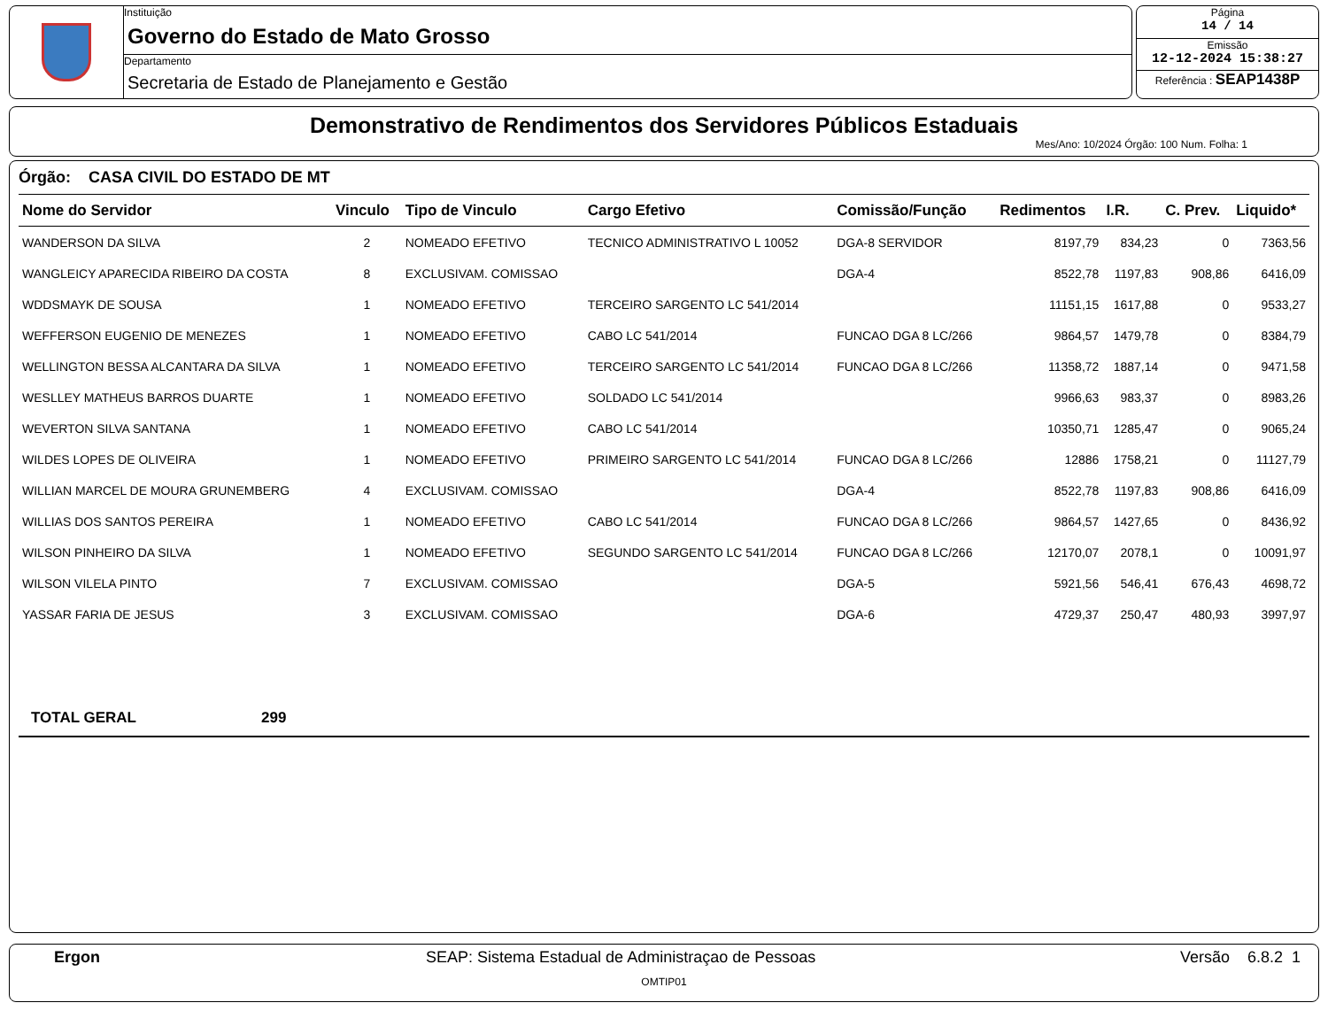Instituição
Governo do Estado de Mato Grosso
Departamento
Secretaria de Estado de Planejamento e Gestão
Página
14 / 14
Emissão
12-12-2024 15:38:27
Referência : SEAP1438P
Demonstrativo de Rendimentos dos Servidores Públicos Estaduais
Mes/Ano: 10/2024 Órgão: 100 Num. Folha: 1
Órgão: CASA CIVIL DO ESTADO DE MT
| Nome do Servidor | Vinculo | Tipo de Vinculo | Cargo Efetivo | Comissão/Função | Redimentos | I.R. | C. Prev. | Liquido* |
| --- | --- | --- | --- | --- | --- | --- | --- | --- |
| WANDERSON DA SILVA | 2 | NOMEADO EFETIVO | TECNICO ADMINISTRATIVO L 10052 | DGA-8 SERVIDOR | 8197,79 | 834,23 | 0 | 7363,56 |
| WANGLEICY APARECIDA RIBEIRO DA COSTA | 8 | EXCLUSIVAM. COMISSAO | | DGA-4 | 8522,78 | 1197,83 | 908,86 | 6416,09 |
| WDDSMAYK DE SOUSA | 1 | NOMEADO EFETIVO | TERCEIRO SARGENTO LC 541/2014 | | 11151,15 | 1617,88 | 0 | 9533,27 |
| WEFFERSON EUGENIO DE MENEZES | 1 | NOMEADO EFETIVO | CABO LC 541/2014 | FUNCAO DGA 8 LC/266 | 9864,57 | 1479,78 | 0 | 8384,79 |
| WELLINGTON BESSA ALCANTARA DA SILVA | 1 | NOMEADO EFETIVO | TERCEIRO SARGENTO LC 541/2014 | FUNCAO DGA 8 LC/266 | 11358,72 | 1887,14 | 0 | 9471,58 |
| WESLLEY MATHEUS BARROS DUARTE | 1 | NOMEADO EFETIVO | SOLDADO LC 541/2014 | | 9966,63 | 983,37 | 0 | 8983,26 |
| WEVERTON SILVA SANTANA | 1 | NOMEADO EFETIVO | CABO LC 541/2014 | | 10350,71 | 1285,47 | 0 | 9065,24 |
| WILDES LOPES DE OLIVEIRA | 1 | NOMEADO EFETIVO | PRIMEIRO SARGENTO LC 541/2014 | FUNCAO DGA 8 LC/266 | 12886 | 1758,21 | 0 | 11127,79 |
| WILLIAN MARCEL DE MOURA GRUNEMBERG | 4 | EXCLUSIVAM. COMISSAO | | DGA-4 | 8522,78 | 1197,83 | 908,86 | 6416,09 |
| WILLIAS DOS SANTOS PEREIRA | 1 | NOMEADO EFETIVO | CABO LC 541/2014 | FUNCAO DGA 8 LC/266 | 9864,57 | 1427,65 | 0 | 8436,92 |
| WILSON PINHEIRO DA SILVA | 1 | NOMEADO EFETIVO | SEGUNDO SARGENTO LC 541/2014 | FUNCAO DGA 8 LC/266 | 12170,07 | 2078,1 | 0 | 10091,97 |
| WILSON VILELA PINTO | 7 | EXCLUSIVAM. COMISSAO | | DGA-5 | 5921,56 | 546,41 | 676,43 | 4698,72 |
| YASSAR FARIA DE JESUS | 3 | EXCLUSIVAM. COMISSAO | | DGA-6 | 4729,37 | 250,47 | 480,93 | 3997,97 |
TOTAL GERAL 299
Ergon SEAP: Sistema Estadual de Administraçao de Pessoas Versão 6.8.2 1
OMTIP01